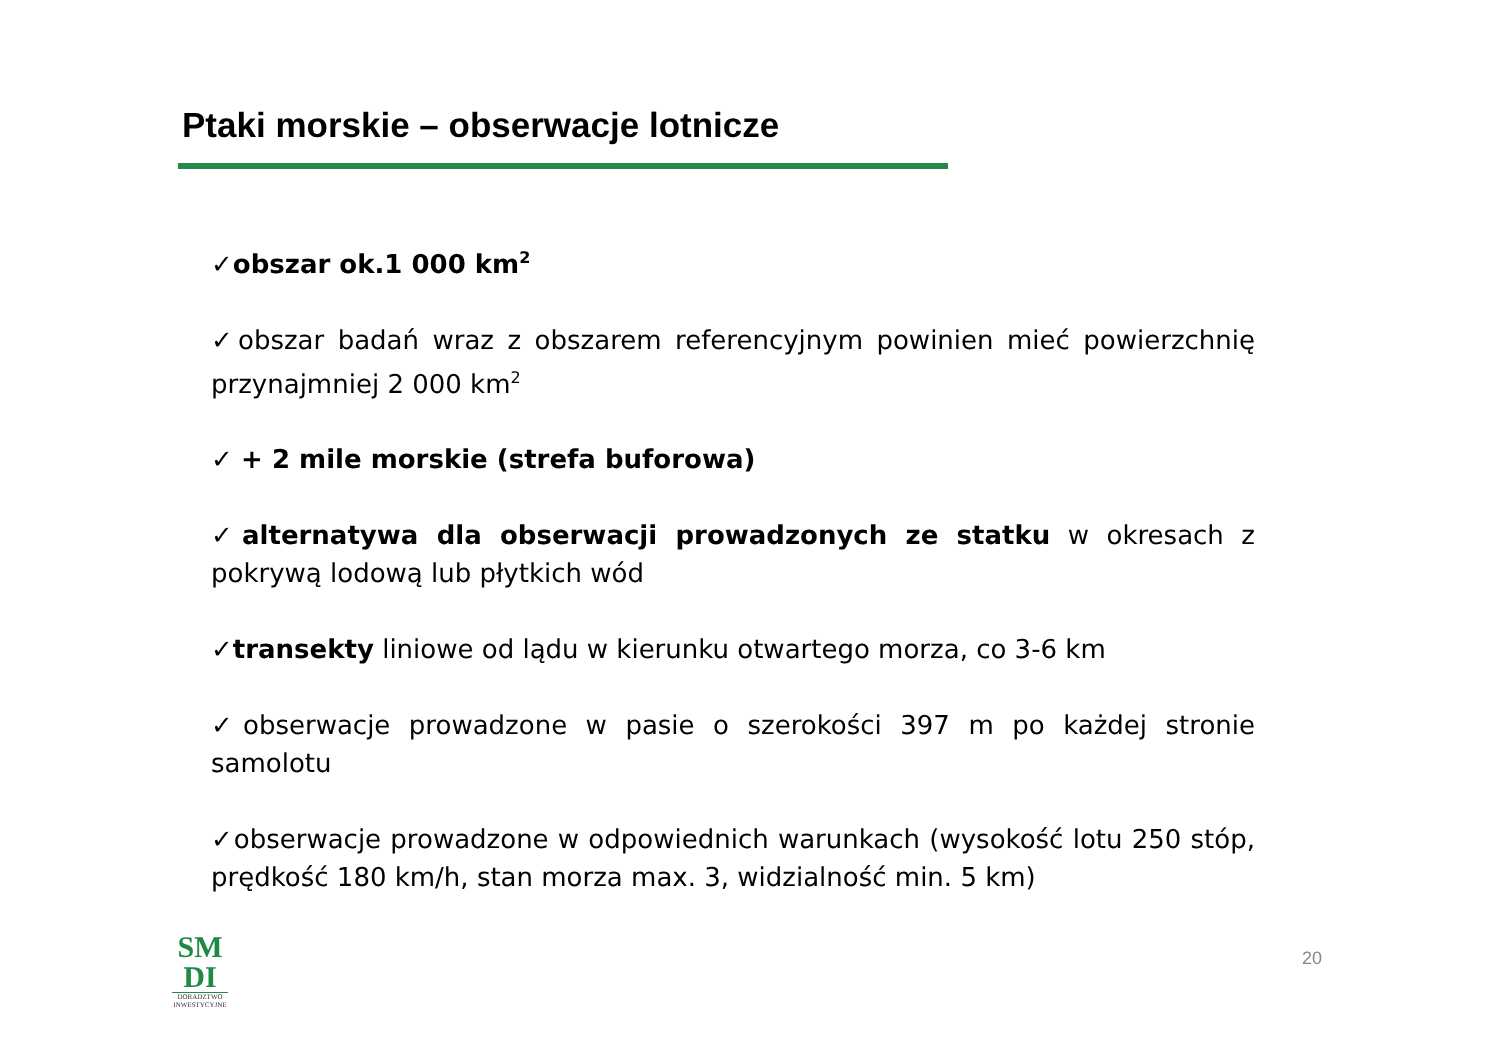Ptaki morskie – obserwacje lotnicze
✓obszar ok.1 000 km<sup>2</sup>
✓obszar badań wraz z obszarem referencyjnym powinien mieć powierzchnię przynajmniej 2 000 km<sup>2</sup>
✓ + 2 mile morskie (strefa buforowa)
✓alternatywa dla obserwacji prowadzonych ze statku w okresach z pokrywą lodową lub płytkich wód
✓transekty liniowe od lądu w kierunku otwartego morza, co 3-6 km
✓obserwacje prowadzone w pasie o szerokości 397 m po każdej stronie samolotu
✓obserwacje prowadzone w odpowiednich warunkach (wysokość lotu 250 stóp, prędkość 180 km/h, stan morza max. 3, widzialność min. 5 km)
SM
DI
DORADZTWO INWESTYCYJNE
20